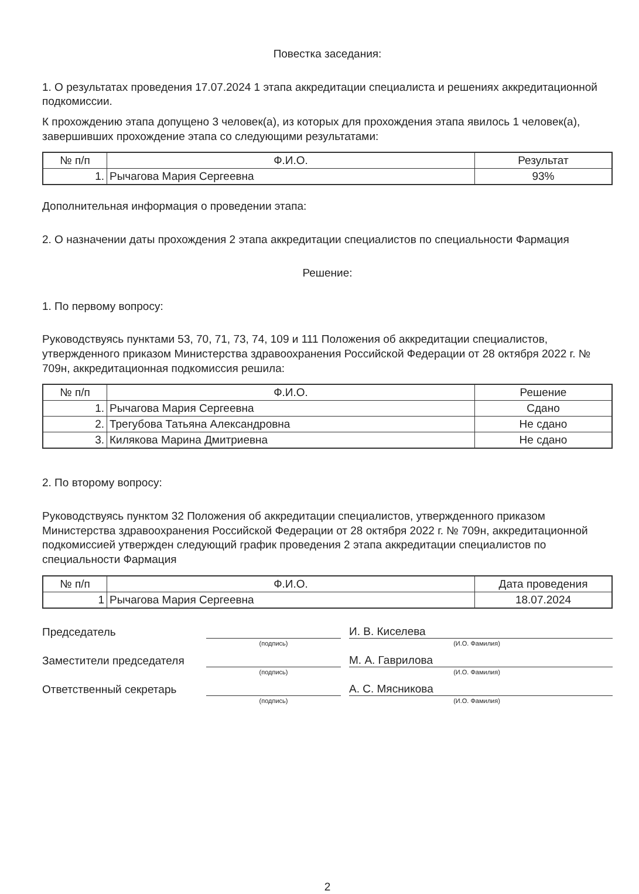Повестка заседания:
1. О результатах проведения 17.07.2024 1 этапа аккредитации специалиста и решениях аккредитационной подкомиссии.
К прохождению этапа допущено 3 человек(а), из которых для прохождения этапа явилось 1 человек(а), завершивших прохождение этапа со следующими результатами:
| № п/п | Ф.И.О. | Результат |
| --- | --- | --- |
| 1. | Рычагова Мария Сергеевна | 93% |
Дополнительная информация о проведении этапа:
2. О назначении даты прохождения 2 этапа аккредитации специалистов по специальности Фармация
Решение:
1. По первому вопросу:
Руководствуясь пунктами 53, 70, 71, 73, 74, 109 и 111 Положения об аккредитации специалистов, утвержденного приказом Министерства здравоохранения Российской Федерации от 28 октября 2022 г. № 709н, аккредитационная подкомиссия решила:
| № п/п | Ф.И.О. | Решение |
| --- | --- | --- |
| 1. | Рычагова Мария Сергеевна | Сдано |
| 2. | Трегубова Татьяна Александровна | Не сдано |
| 3. | Килякова Марина Дмитриевна | Не сдано |
2. По второму вопросу:
Руководствуясь пунктом 32 Положения об аккредитации специалистов, утвержденного приказом Министерства здравоохранения Российской Федерации от 28 октября 2022 г. № 709н, аккредитационной подкомиссией утвержден следующий график проведения 2 этапа аккредитации специалистов по специальности Фармация
| № п/п | Ф.И.О. | Дата проведения |
| --- | --- | --- |
| 1 | Рычагова Мария Сергеевна | 18.07.2024 |
Председатель
И. В. Киселева
(подпись) (И.О. Фамилия)
Заместители председателя
М. А. Гаврилова
(подпись) (И.О. Фамилия)
Ответственный секретарь
А. С. Мясникова
(подпись) (И.О. Фамилия)
2